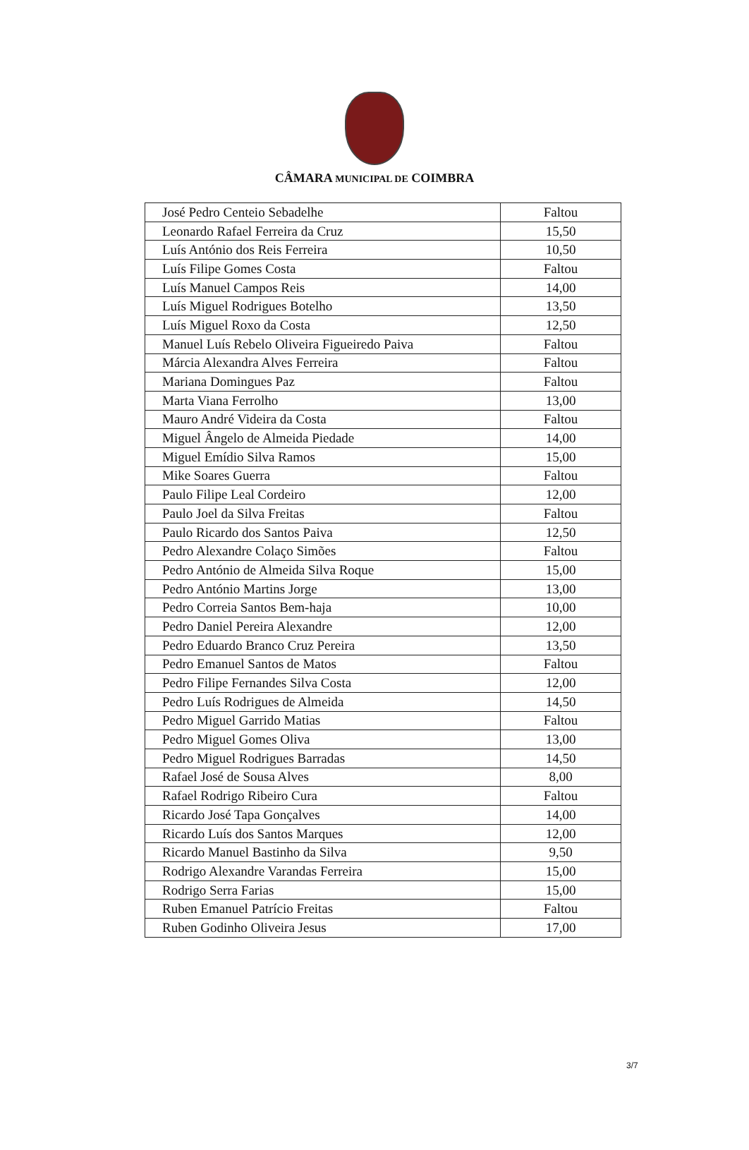CÂMARA MUNICIPAL DE COIMBRA
| José Pedro Centeio Sebadelhe | Faltou |
| Leonardo Rafael Ferreira da Cruz | 15,50 |
| Luís António dos Reis Ferreira | 10,50 |
| Luís Filipe Gomes Costa | Faltou |
| Luís Manuel Campos Reis | 14,00 |
| Luís Miguel Rodrigues Botelho | 13,50 |
| Luís Miguel Roxo da Costa | 12,50 |
| Manuel Luís Rebelo Oliveira Figueiredo Paiva | Faltou |
| Márcia Alexandra Alves Ferreira | Faltou |
| Mariana Domingues Paz | Faltou |
| Marta Viana Ferrolho | 13,00 |
| Mauro André Videira da Costa | Faltou |
| Miguel Ângelo de Almeida Piedade | 14,00 |
| Miguel Emídio Silva Ramos | 15,00 |
| Mike Soares Guerra | Faltou |
| Paulo Filipe Leal Cordeiro | 12,00 |
| Paulo Joel da Silva Freitas | Faltou |
| Paulo Ricardo dos Santos Paiva | 12,50 |
| Pedro Alexandre Colaço Simões | Faltou |
| Pedro António de Almeida Silva Roque | 15,00 |
| Pedro António Martins Jorge | 13,00 |
| Pedro Correia Santos Bem-haja | 10,00 |
| Pedro Daniel Pereira Alexandre | 12,00 |
| Pedro Eduardo Branco Cruz Pereira | 13,50 |
| Pedro Emanuel Santos de Matos | Faltou |
| Pedro Filipe Fernandes Silva Costa | 12,00 |
| Pedro Luís Rodrigues de Almeida | 14,50 |
| Pedro Miguel Garrido Matias | Faltou |
| Pedro Miguel Gomes Oliva | 13,00 |
| Pedro Miguel Rodrigues Barradas | 14,50 |
| Rafael José de Sousa Alves | 8,00 |
| Rafael Rodrigo Ribeiro Cura | Faltou |
| Ricardo José Tapa Gonçalves | 14,00 |
| Ricardo Luís dos Santos Marques | 12,00 |
| Ricardo Manuel Bastinho da Silva | 9,50 |
| Rodrigo Alexandre Varandas Ferreira | 15,00 |
| Rodrigo Serra Farias | 15,00 |
| Ruben Emanuel Patrício Freitas | Faltou |
| Ruben Godinho Oliveira Jesus | 17,00 |
3/7